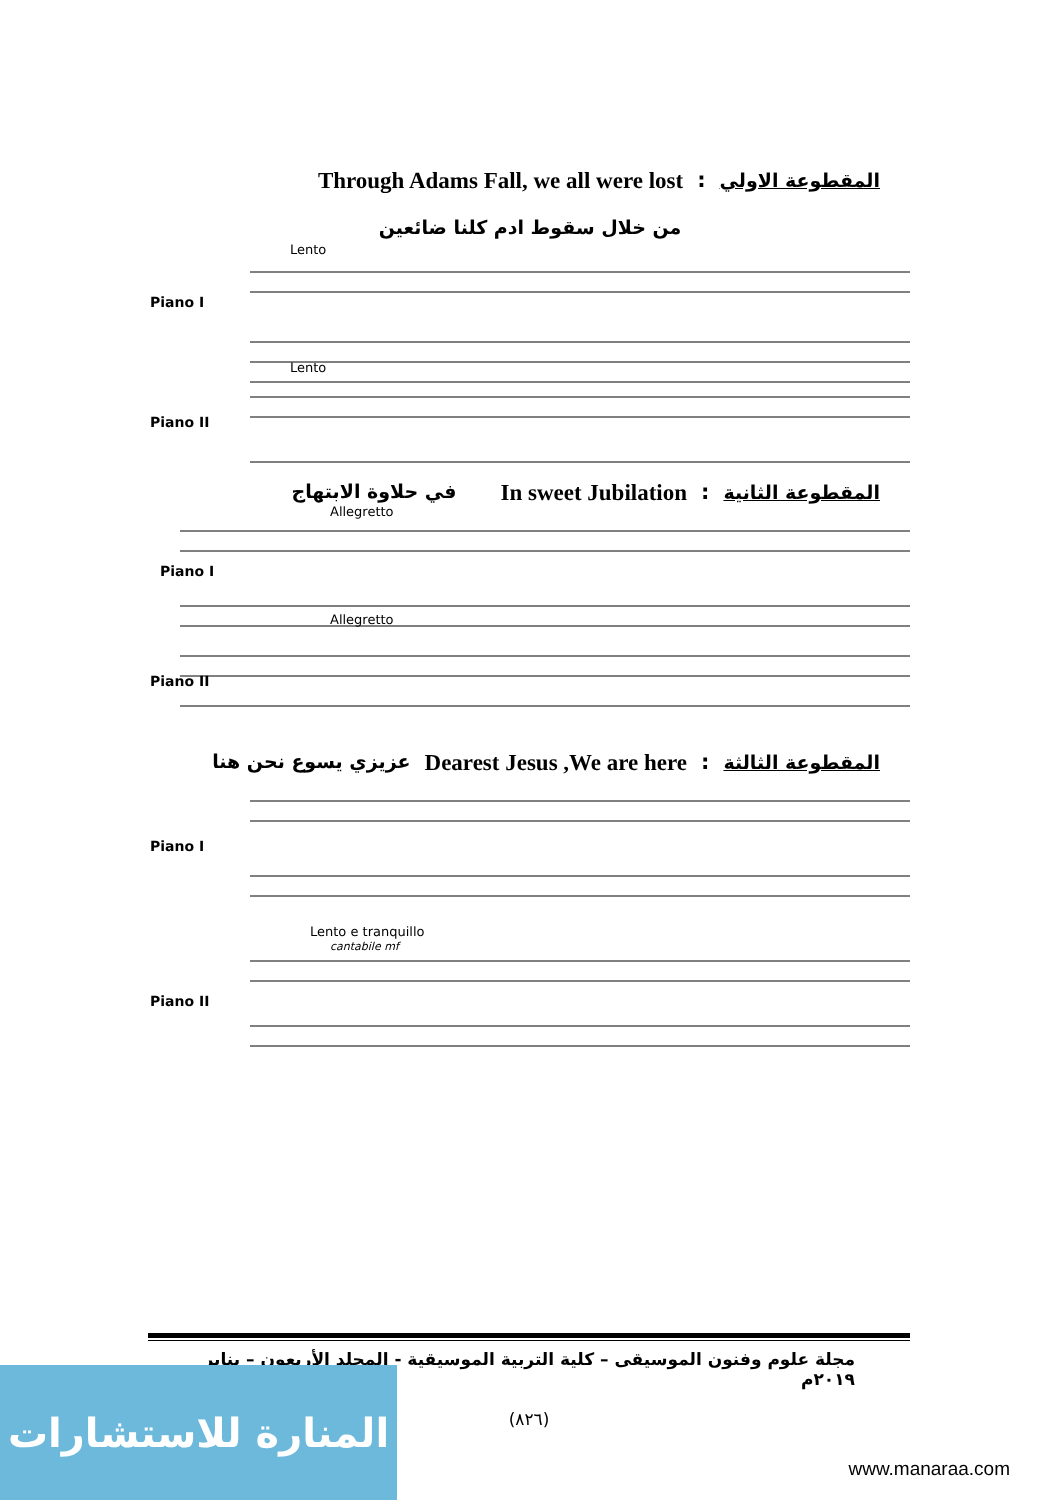Through Adams Fall, we all were lost: المقطوعة الاولي
من خلال سقوط ادم كلنا ضائعين
Piano I
Piano II
Lento
Lento
في حلاوة الابتهاج In sweet Jubilation: المقطوعة الثانية
Piano I
Piano II
Allegretto
Allegretto
عزيزي يسوع نحن هنا Dearest Jesus ,We are here: المقطوعة الثالثة
Piano I
Piano II
Lento e tranquillo
cantabile mf
مجلة علوم وفنون الموسيقى – كلية التربية الموسيقية - المجلد الأربعون – يناير ٢٠١٩م
(٨٢٦)
المنارة للاستشارات
www.manaraa.com